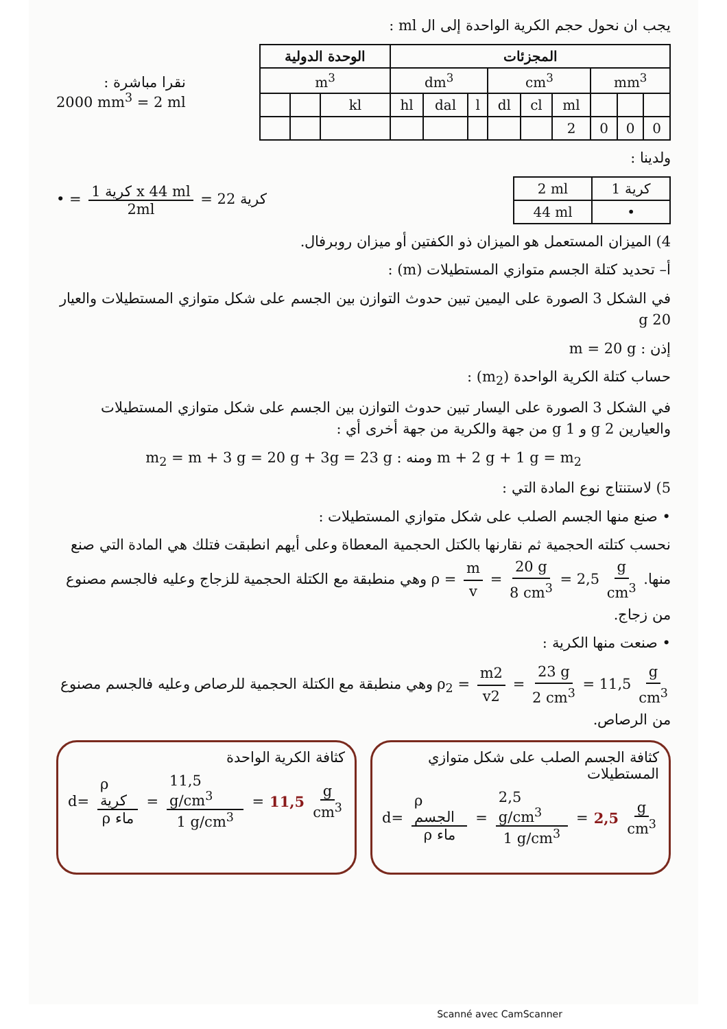يجب ان نحول حجم الكرية الواحدة إلى ال ml :
| الوحدة الدولية | | | المجزئات | | | | | | | | |
| --- | --- | --- | --- | --- | --- | --- | --- | --- | --- | --- | --- |
| m<sup>3</sup> | | | dm<sup>3</sup> | | | cm<sup>3</sup> | | | mm<sup>3</sup> | | |
| | | kl | hl | dal | l | dl | cl | ml | | | |
| | | | | | | | | 2 | 0 | 0 | 0 |
نقرا مباشرة :
2000 mm<sup>3</sup> = 2 ml
ولدينا :
• = 1 كرية x 44 ml 2ml = 22 كرية
| 2 ml | 1 كرية |
| 44 ml | • |
4) الميزان المستعمل هو الميزان ذو الكفتين أو ميزان روبرفال.
أ– تحديد كتلة الجسم متوازي المستطيلات (m) :
في الشكل 3 الصورة على اليمين تبين حدوث التوازن بين الجسم على شكل متوازي المستطيلات والعيار 20 g
إذن : m = 20 g
حساب كتلة الكرية الواحدة (m<sub>2</sub>) :
في الشكل 3 الصورة على اليسار تبين حدوث التوازن بين الجسم على شكل متوازي المستطيلات والعيارين 2 g و 1 g من جهة والكرية من جهة أخرى أي :
m + 2 g + 1 g = m<sub>2</sub> ومنه : m<sub>2</sub> = m + 3 g = 20 g + 3g = 23 g
5) لاستنتاج نوع المادة التي :
• صنع منها الجسم الصلب على شكل متوازي المستطيلات :
نحسب كتلته الحجمية ثم نقارنها بالكتل الحجمية المعطاة وعلى أيهم انطبقت فتلك هي المادة التي صنع منها. ρ = m v = 20 g 8 cm<sup>3</sup> = 2,5 g cm<sup>3</sup> وهي منطبقة مع الكتلة الحجمية للزجاج وعليه فالجسم مصنوع من زجاج.
• صنعت منها الكرية :
ρ<sub>2</sub> = m2 v2 = 23 g 2 cm<sup>3</sup> = 11,5 g cm<sup>3</sup> وهي منطبقة مع الكتلة الحجمية للرصاص وعليه فالجسم مصنوع من الرصاص.
كثافة الجسم الصلب على شكل متوازي المستطيلات
d= ρ الجسم ρ ماء = 2,5 g/cm<sup>3</sup> 1 g/cm<sup>3</sup> = 2,5 g cm<sup>3</sup>
كثافة الكرية الواحدة
d= ρ كرية ρ ماء = 11,5 g/cm<sup>3</sup> 1 g/cm<sup>3</sup> = 11,5 g cm<sup>3</sup>
Scanné avec CamScanner